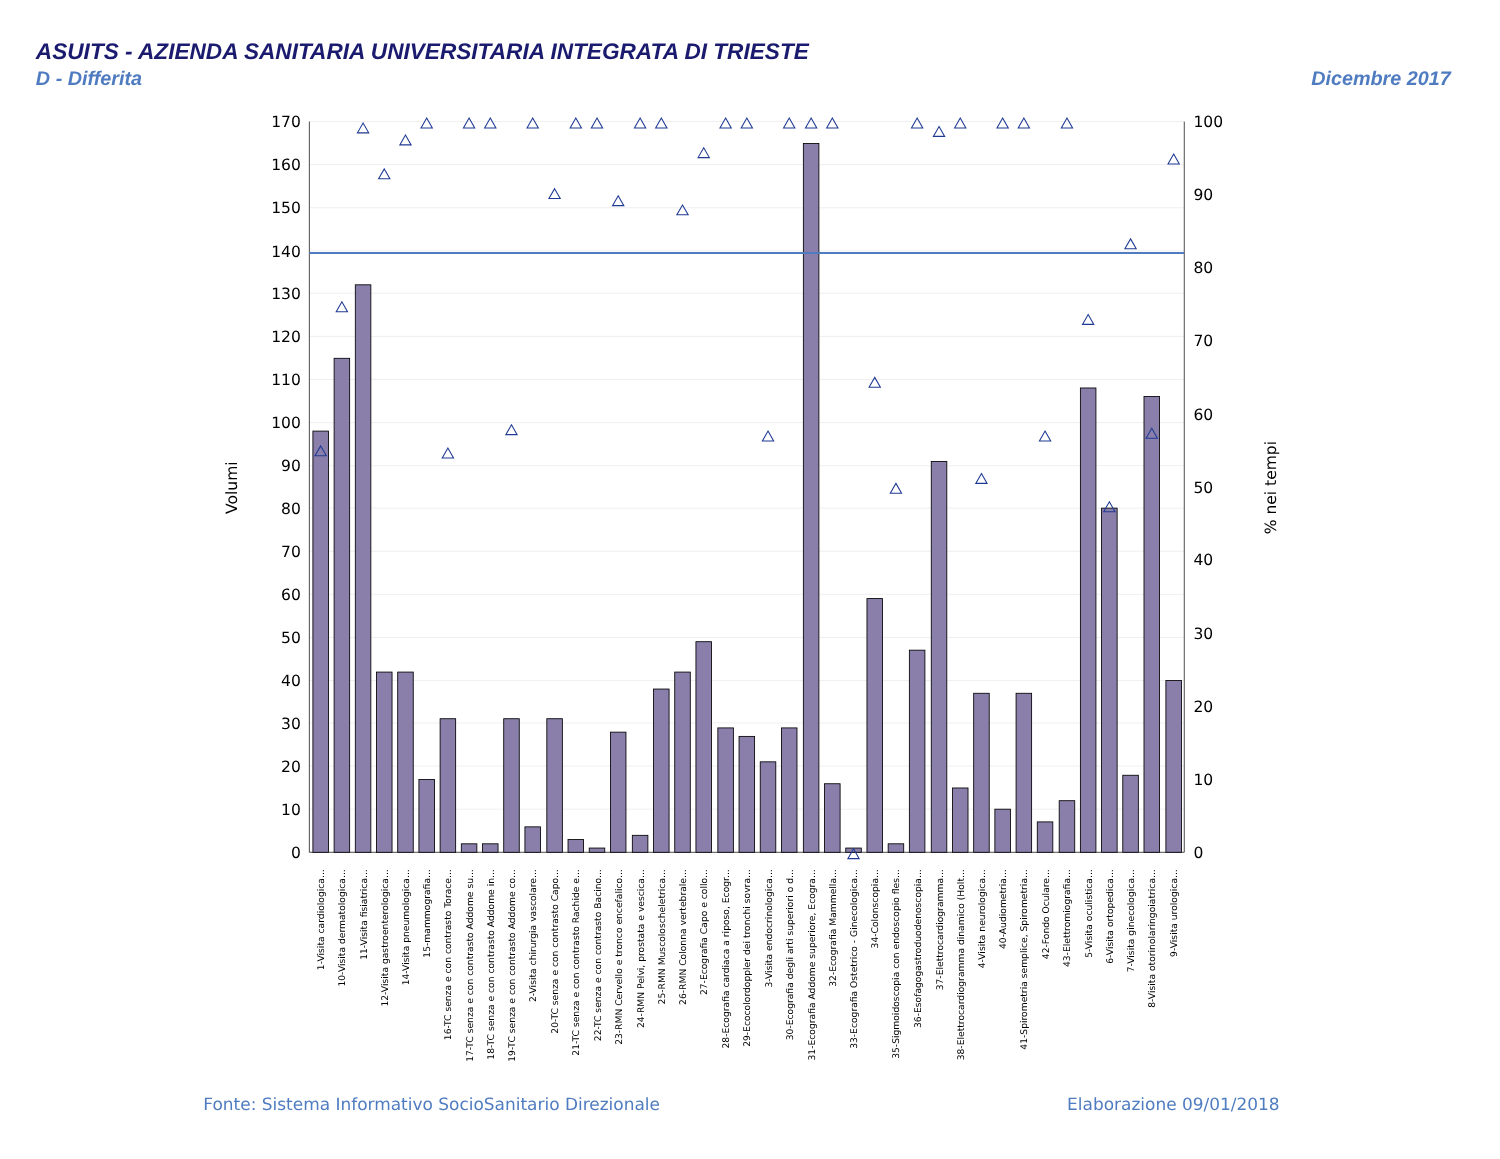ASUITS - AZIENDA SANITARIA UNIVERSITARIA INTEGRATA DI TRIESTE
D - Differita
Dicembre 2017
170
160
150
140
130
120
110
100
90
80
70
60
50
40
30
20
10
0
100
90
80
70
60
50
40
30
20
10
0
Volumi
% nei tempi
1-Visita cardiologica...
10-Visita dermatologica...
11-Visita fisiatrica...
12-Visita gastroenterologica...
14-Visita pneumologica...
15-mammografia...
16-TC senza e con contrasto Torace...
17-TC senza e con contrasto Addome su...
18-TC senza e con contrasto Addome in...
19-TC senza e con contrasto Addome co...
2-Visita chirurgia vascolare...
20-TC senza e con contrasto Capo...
21-TC senza e con contrasto Rachide e...
22-TC senza e con contrasto Bacino...
23-RMN Cervello e tronco encefalico...
24-RMN Pelvi, prostata e vescica...
25-RMN Muscoloscheletrica...
26-RMN Colonna vertebrale...
27-Ecografia Capo e collo...
28-Ecografia cardiaca a riposo, Ecogr...
29-Ecocolordoppler dei tronchi sovra...
3-Visita endocrinologica...
30-Ecografia degli arti superiori o d...
31-Ecografia Addome superiore, Ecogra...
32-Ecografia Mammella...
33-Ecografia Ostetrico - Ginecologica...
34-Colonscopia...
35-Sigmoidoscopia con endoscopio fles...
36-Esofagogastroduodenoscopia...
37-Elettrocardiogramma...
38-Elettrocardiogramma dinamico (Holt...
4-Visita neurologica...
40-Audiometria...
41-Spirometria semplice, Spirometria...
42-Fondo Oculare...
43-Elettromiografia...
5-Visita oculistica...
6-Visita ortopedica...
7-Visita ginecologica...
8-Visita otorinolaringoiatrica...
9-Visita urologica...
Fonte: Sistema Informativo SocioSanitario Direzionale
Elaborazione 09/01/2018